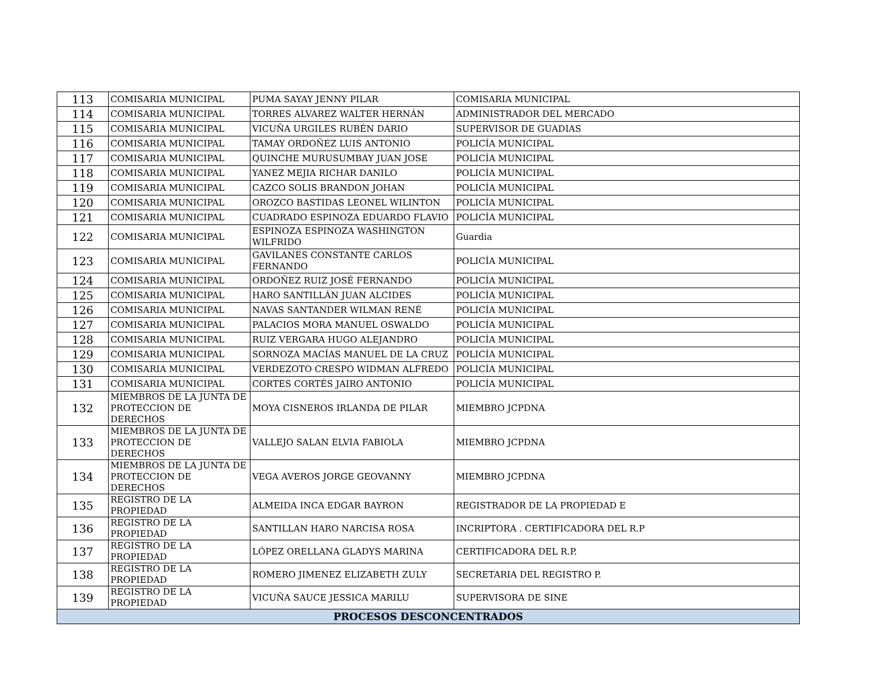| 113 | COMISARIA MUNICIPAL | PUMA SAYAY JENNY PILAR | COMISARIA MUNICIPAL |
| 114 | COMISARIA MUNICIPAL | TORRES ALVAREZ WALTER HERNÁN | ADMINISTRADOR DEL MERCADO |
| 115 | COMISARIA MUNICIPAL | VICUÑA URGILES RUBÉN DARIO | SUPERVISOR DE GUADIAS |
| 116 | COMISARIA MUNICIPAL | TAMAY ORDOÑEZ LUIS ANTONIO | POLICÍA MUNICIPAL |
| 117 | COMISARIA MUNICIPAL | QUINCHE MURUSUMBAY JUAN JOSE | POLICÍA MUNICIPAL |
| 118 | COMISARIA MUNICIPAL | YANEZ MEJIA RICHAR DANILO | POLICÍA MUNICIPAL |
| 119 | COMISARIA MUNICIPAL | CAZCO SOLIS BRANDON JOHAN | POLICÍA MUNICIPAL |
| 120 | COMISARIA MUNICIPAL | OROZCO BASTIDAS LEONEL WILINTON | POLICÍA MUNICIPAL |
| 121 | COMISARIA MUNICIPAL | CUADRADO ESPINOZA EDUARDO FLAVIO | POLICÍA MUNICIPAL |
| 122 | COMISARIA MUNICIPAL | ESPINOZA ESPINOZA WASHINGTON WILFRIDO | Guardia |
| 123 | COMISARIA MUNICIPAL | GAVILANES CONSTANTE CARLOS FERNANDO | POLICÍA MUNICIPAL |
| 124 | COMISARIA MUNICIPAL | ORDOÑEZ RUIZ JOSÉ FERNANDO | POLICÍA MUNICIPAL |
| 125 | COMISARIA MUNICIPAL | HARO SANTILLÁN JUAN ALCIDES | POLICÍA MUNICIPAL |
| 126 | COMISARIA MUNICIPAL | NAVAS SANTANDER WILMAN RENÉ | POLICÍA MUNICIPAL |
| 127 | COMISARIA MUNICIPAL | PALACIOS MORA MANUEL OSWALDO | POLICÍA MUNICIPAL |
| 128 | COMISARIA MUNICIPAL | RUIZ VERGARA HUGO ALEJANDRO | POLICÍA MUNICIPAL |
| 129 | COMISARIA MUNICIPAL | SORNOZA MACÍAS MANUEL DE LA CRUZ | POLICÍA MUNICIPAL |
| 130 | COMISARIA MUNICIPAL | VERDEZOTO CRESPO WIDMAN ALFREDO | POLICÍA MUNICIPAL |
| 131 | COMISARIA MUNICIPAL | CORTES CORTÉS JAIRO ANTONIO | POLICÍA MUNICIPAL |
| 132 | MIEMBROS DE LA JUNTA DE PROTECCION DE DERECHOS | MOYA CISNEROS IRLANDA DE PILAR | MIEMBRO JCPDNA |
| 133 | MIEMBROS DE LA JUNTA DE PROTECCION DE DERECHOS | VALLEJO SALAN ELVIA FABIOLA | MIEMBRO JCPDNA |
| 134 | MIEMBROS DE LA JUNTA DE PROTECCION DE DERECHOS | VEGA AVEROS JORGE GEOVANNY | MIEMBRO JCPDNA |
| 135 | REGISTRO DE LA PROPIEDAD | ALMEIDA INCA EDGAR BAYRON | REGISTRADOR DE LA PROPIEDAD E |
| 136 | REGISTRO DE LA PROPIEDAD | SANTILLAN HARO NARCISA ROSA | INCRIPTORA . CERTIFICADORA DEL R.P |
| 137 | REGISTRO DE LA PROPIEDAD | LÓPEZ ORELLANA GLADYS MARINA | CERTIFICADORA DEL R.P. |
| 138 | REGISTRO DE LA PROPIEDAD | ROMERO JIMENEZ ELIZABETH ZULY | SECRETARIA DEL REGISTRO P. |
| 139 | REGISTRO DE LA PROPIEDAD | VICUÑA SAUCE JESSICA MARILU | SUPERVISORA DE SINE |
| PROCESOS DESCONCENTRADOS | | | |